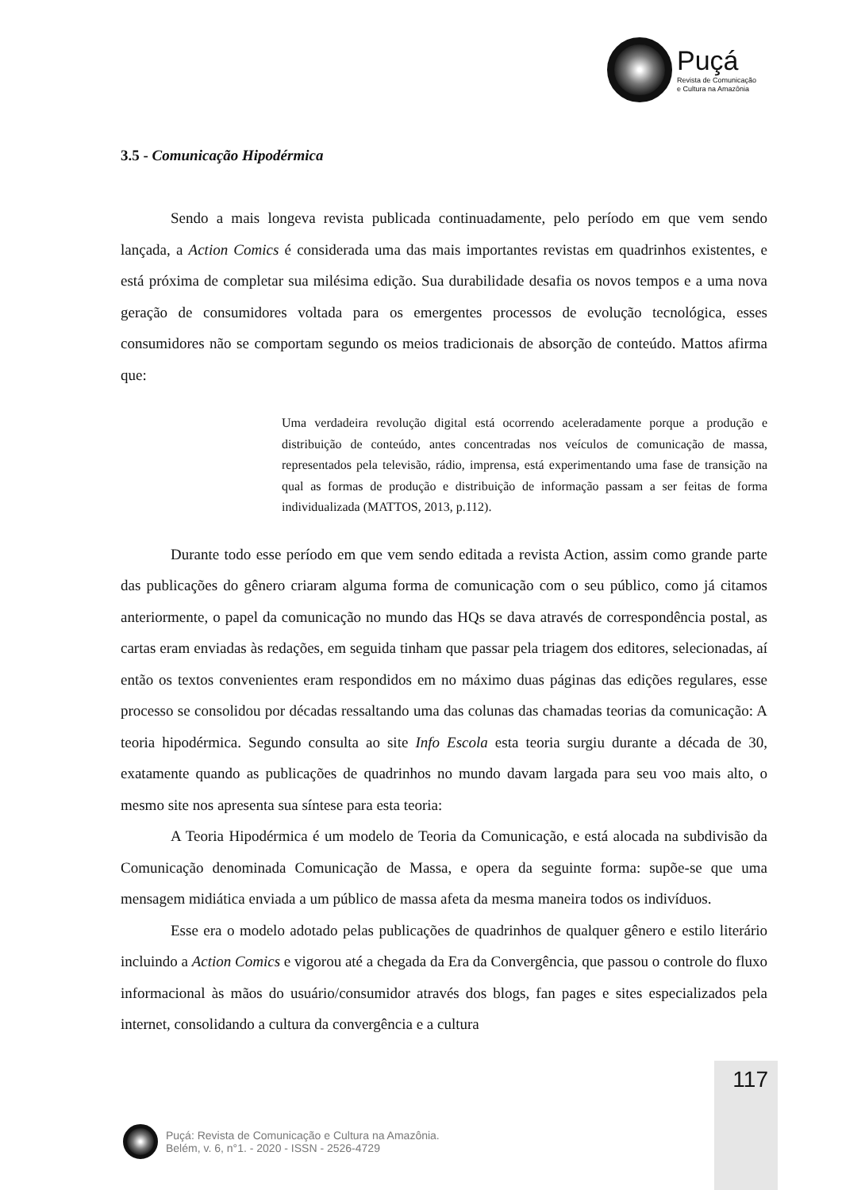Puçá
Revista de Comunicação
e Cultura na Amazônia
3.5 - Comunicação Hipodérmica
Sendo a mais longeva revista publicada continuadamente, pelo período em que vem sendo lançada, a Action Comics é considerada uma das mais importantes revistas em quadrinhos existentes, e está próxima de completar sua milésima edição. Sua durabilidade desafia os novos tempos e a uma nova geração de consumidores voltada para os emergentes processos de evolução tecnológica, esses consumidores não se comportam segundo os meios tradicionais de absorção de conteúdo. Mattos afirma que:
Uma verdadeira revolução digital está ocorrendo aceleradamente porque a produção e distribuição de conteúdo, antes concentradas nos veículos de comunicação de massa, representados pela televisão, rádio, imprensa, está experimentando uma fase de transição na qual as formas de produção e distribuição de informação passam a ser feitas de forma individualizada (MATTOS, 2013, p.112).
Durante todo esse período em que vem sendo editada a revista Action, assim como grande parte das publicações do gênero criaram alguma forma de comunicação com o seu público, como já citamos anteriormente, o papel da comunicação no mundo das HQs se dava através de correspondência postal, as cartas eram enviadas às redações, em seguida tinham que passar pela triagem dos editores, selecionadas, aí então os textos convenientes eram respondidos em no máximo duas páginas das edições regulares, esse processo se consolidou por décadas ressaltando uma das colunas das chamadas teorias da comunicação: A teoria hipodérmica. Segundo consulta ao site Info Escola esta teoria surgiu durante a década de 30, exatamente quando as publicações de quadrinhos no mundo davam largada para seu voo mais alto, o mesmo site nos apresenta sua síntese para esta teoria:
A Teoria Hipodérmica é um modelo de Teoria da Comunicação, e está alocada na subdivisão da Comunicação denominada Comunicação de Massa, e opera da seguinte forma: supõe-se que uma mensagem midiática enviada a um público de massa afeta da mesma maneira todos os indivíduos.
Esse era o modelo adotado pelas publicações de quadrinhos de qualquer gênero e estilo literário incluindo a Action Comics e vigorou até a chegada da Era da Convergência, que passou o controle do fluxo informacional às mãos do usuário/consumidor através dos blogs, fan pages e sites especializados pela internet, consolidando a cultura da convergência e a cultura
117
Puçá: Revista de Comunicação e Cultura na Amazônia.
Belém, v. 6, n°1. - 2020 - ISSN - 2526-4729